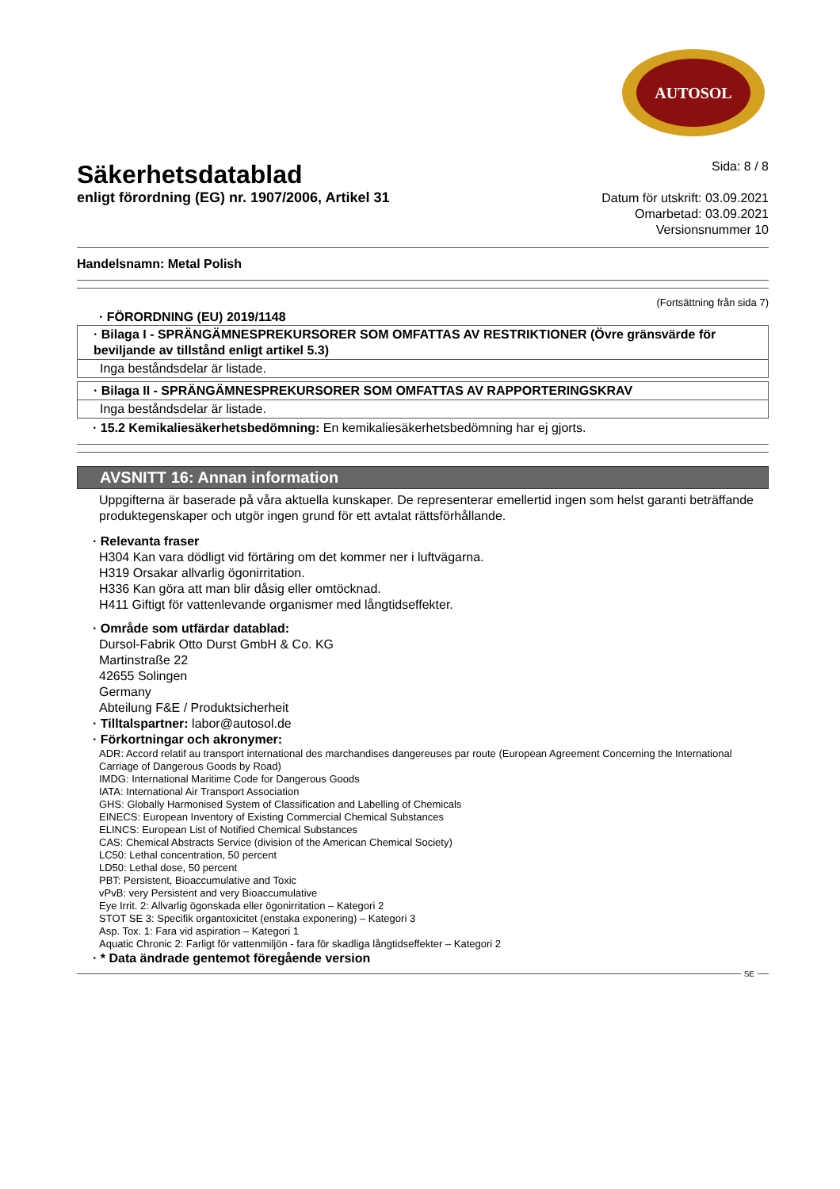AUTOSOL
Säkerhetsdatablad
enligt förordning (EG) nr. 1907/2006, Artikel 31
Sida: 8 / 8
Datum för utskrift: 03.09.2021
Omarbetad: 03.09.2021
Versionsnummer 10
Handelsnamn: Metal Polish
(Fortsättning från sida 7)
· FÖRORDNING (EU) 2019/1148
| · Bilaga I - SPRÄNGÄMNESPREKURSORER SOM OMFATTAS AV RESTRIKTIONER (Övre gränsvärde för beviljande av tillstånd enligt artikel 5.3) |
| Inga beståndsdelar är listade. |
| · Bilaga II - SPRÄNGÄMNESPREKURSORER SOM OMFATTAS AV RAPPORTERINGSKRAV |
| Inga beståndsdelar är listade. |
· 15.2 Kemikaliesäkerhetsbedömning: En kemikaliesäkerhetsbedömning har ej gjorts.
AVSNITT 16: Annan information
Uppgifterna är baserade på våra aktuella kunskaper. De representerar emellertid ingen som helst garanti beträffande produktegenskaper och utgör ingen grund för ett avtalat rättsförhållande.
· Relevanta fraser
H304 Kan vara dödligt vid förtäring om det kommer ner i luftvägarna.
H319 Orsakar allvarlig ögonirritation.
H336 Kan göra att man blir dåsig eller omtöcknad.
H411 Giftigt för vattenlevande organismer med långtidseffekter.
· Område som utfärdar datablad:
Dursol-Fabrik Otto Durst GmbH & Co. KG
Martinstraße 22
42655 Solingen
Germany
Abteilung F&E / Produktsicherheit
· Tilltalspartner: labor@autosol.de
· Förkortningar och akronymer:
ADR: Accord relatif au transport international des marchandises dangereuses par route (European Agreement Concerning the International Carriage of Dangerous Goods by Road)
IMDG: International Maritime Code for Dangerous Goods
IATA: International Air Transport Association
GHS: Globally Harmonised System of Classification and Labelling of Chemicals
EINECS: European Inventory of Existing Commercial Chemical Substances
ELINCS: European List of Notified Chemical Substances
CAS: Chemical Abstracts Service (division of the American Chemical Society)
LC50: Lethal concentration, 50 percent
LD50: Lethal dose, 50 percent
PBT: Persistent, Bioaccumulative and Toxic
vPvB: very Persistent and very Bioaccumulative
Eye Irrit. 2: Allvarlig ögonskada eller ögonirritation – Kategori 2
STOT SE 3: Specifik organtoxicitet (enstaka exponering) – Kategori 3
Asp. Tox. 1: Fara vid aspiration – Kategori 1
Aquatic Chronic 2: Farligt för vattenmiljön - fara för skadliga långtidseffekter – Kategori 2
· * Data ändrade gentemot föregående version
SE